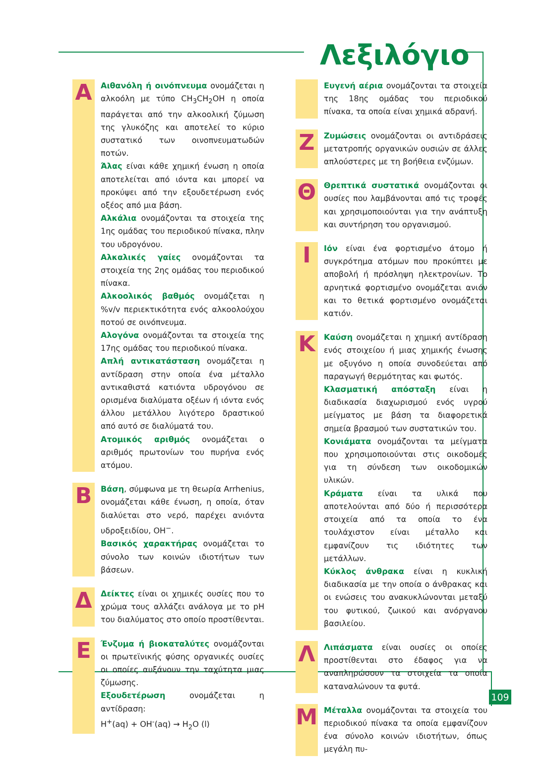Λεξιλόγιο
A
Αιθανόλη ή οινόπνευμα ονομάζεται η αλκοόλη με τύπο CH<sub>3</sub>CH<sub>2</sub>OH η οποία παράγεται από την αλκοολική ζύμωση της γλυκόζης και αποτελεί το κύριο συστατικό των οινοπνευματωδών ποτών.
Άλας είναι κάθε χημική ένωση η οποία αποτελείται από ιόντα και μπορεί να προκύψει από την εξουδετέρωση ενός οξέος από μια βάση.
Αλκάλια ονομάζονται τα στοιχεία της 1ης ομάδας του περιοδικού πίνακα, πλην του υδρογόνου.
Αλκαλικές γαίες ονομάζονται τα στοιχεία της 2ης ομάδας του περιοδικού πίνακα.
Αλκοολικός βαθμός ονομάζεται η %v/v περιεκτικότητα ενός αλκοολούχου ποτού σε οινόπνευμα.
Αλογόνα ονομάζονται τα στοιχεία της 17ης ομάδας του περιοδικού πίνακα.
Απλή αντικατάσταση ονομάζεται η αντίδραση στην οποία ένα μέταλλο αντικαθιστά κατιόντα υδρογόνου σε ορισμένα διαλύματα οξέων ή ιόντα ενός άλλου μετάλλου λιγότερο δραστικού από αυτό σε διαλύματά του.
Ατομικός αριθμός ονομάζεται ο αριθμός πρωτονίων του πυρήνα ενός ατόμου.
B
Βάση, σύμφωνα με τη θεωρία Arrhenius, ονομάζεται κάθε ένωση, η οποία, όταν διαλύεται στο νερό, παρέχει ανιόντα υδροξειδίου, OH<sup>−</sup>.
Βασικός χαρακτήρας ονομάζεται το σύνολο των κοινών ιδιοτήτων των βάσεων.
Δ
Δείκτες είναι οι χημικές ουσίες που το χρώμα τους αλλάζει ανάλογα με το pH του διαλύματος στο οποίο προστίθενται.
E
Ένζυμα ή βιοκαταλύτες ονομάζονται οι πρωτεϊνικής φύσης οργανικές ουσίες οι οποίες αυξάνουν την ταχύτητα μιας ζύμωσης.
Εξουδετέρωση ονομάζεται η αντίδραση:
H<sup>+</sup>(aq) + OH<sup>-</sup>(aq) → H<sub>2</sub>O (l)
Ευγενή αέρια ονομάζονται τα στοιχεία της 18ης ομάδας του περιοδικού πίνακα, τα οποία είναι χημικά αδρανή.
Z
Ζυμώσεις ονομάζονται οι αντιδράσεις μετατροπής οργανικών ουσιών σε άλλες απλούστερες με τη βοήθεια ενζύμων.
Θ
Θρεπτικά συστατικά ονομάζονται οι ουσίες που λαμβάνονται από τις τροφές και χρησιμοποιούνται για την ανάπτυξη και συντήρηση του οργανισμού.
I
Ιόν είναι ένα φορτισμένο άτομο ή συγκρότημα ατόμων που προκύπτει με αποβολή ή πρόσληψη ηλεκτρονίων. Το αρνητικά φορτισμένο ονομάζεται ανιόν και το θετικά φορτισμένο ονομάζεται κατιόν.
K
Καύση ονομάζεται η χημική αντίδραση ενός στοιχείου ή μιας χημικής ένωσης με οξυγόνο η οποία συνοδεύεται από παραγωγή θερμότητας και φωτός.
Κλασματική απόσταξη είναι η διαδικασία διαχωρισμού ενός υγρού μείγματος με βάση τα διαφορετικά σημεία βρασμού των συστατικών του.
Κονιάματα ονομάζονται τα μείγματα που χρησιμοποιούνται στις οικοδομές για τη σύνδεση των οικοδομικών υλικών.
Κράματα είναι τα υλικά που αποτελούνται από δύο ή περισσότερα στοιχεία από τα οποία το ένα τουλάχιστον είναι μέταλλο και εμφανίζουν τις ιδιότητες των μετάλλων.
Κύκλος άνθρακα είναι η κυκλική διαδικασία με την οποία ο άνθρακας και οι ενώσεις του ανακυκλώνονται μεταξύ του φυτικού, ζωικού και ανόργανου βασιλείου.
Λ
Λιπάσματα είναι ουσίες οι οποίες προστίθενται στο έδαφος για να αναπληρώσουν τα στοιχεία τα οποία καταναλώνουν τα φυτά.
M
Μέταλλα ονομάζονται τα στοιχεία του περιοδικού πίνακα τα οποία εμφανίζουν ένα σύνολο κοινών ιδιοτήτων, όπως μεγάλη πυ-
109